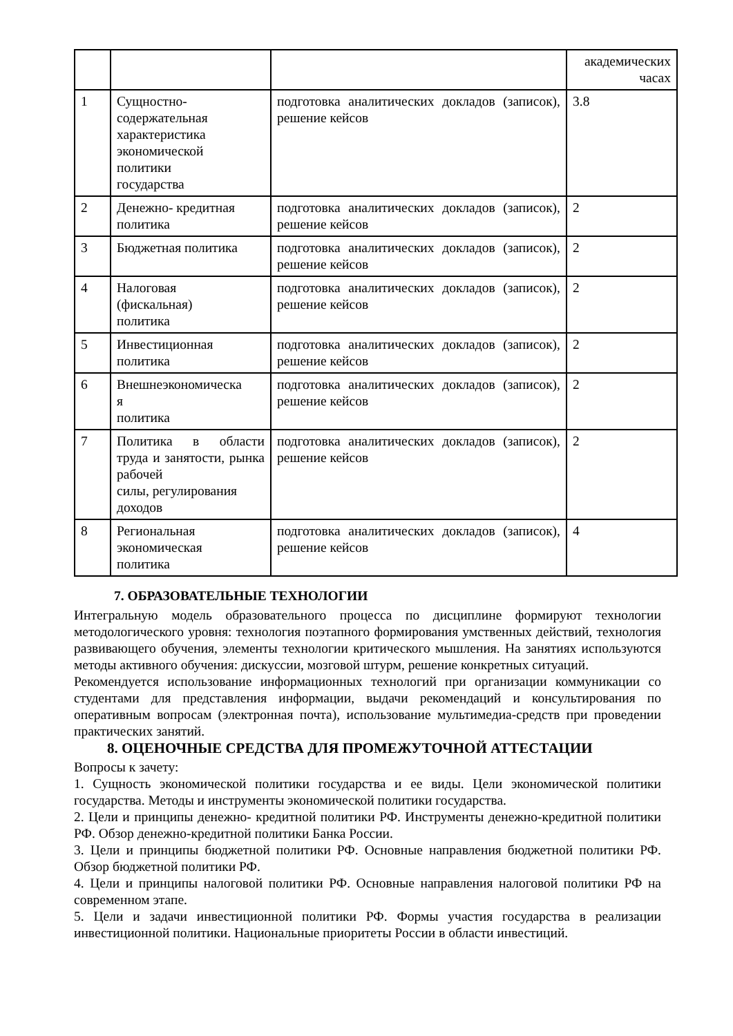| | | | академических часах |
| 1 | Сущностно- содержательная характеристика экономической политики государства | подготовка аналитических докладов (записок), решение кейсов | 3.8 |
| 2 | Денежно- кредитная политика | подготовка аналитических докладов (записок), решение кейсов | 2 |
| 3 | Бюджетная политика | подготовка аналитических докладов (записок), решение кейсов | 2 |
| 4 | Налоговая (фискальная) политика | подготовка аналитических докладов (записок), решение кейсов | 2 |
| 5 | Инвестиционная политика | подготовка аналитических докладов (записок), решение кейсов | 2 |
| 6 | Внешнеэкономическа я политика | подготовка аналитических докладов (записок), решение кейсов | 2 |
| 7 | Политика в области труда и занятости, рынка рабочей силы, регулирования доходов | подготовка аналитических докладов (записок), решение кейсов | 2 |
| 8 | Региональная экономическая политика | подготовка аналитических докладов (записок), решение кейсов | 4 |
7. ОБРАЗОВАТЕЛЬНЫЕ ТЕХНОЛОГИИ
Интегральную модель образовательного процесса по дисциплине формируют технологии методологического уровня: технология поэтапного формирования умственных действий, технология развивающего обучения, элементы технологии критического мышления. На занятиях используются методы активного обучения: дискуссии, мозговой штурм, решение конкретных ситуаций.
Рекомендуется использование информационных технологий при организации коммуникации со студентами для представления информации, выдачи рекомендаций и консультирования по оперативным вопросам (электронная почта), использование мультимедиа-средств при проведении практических занятий.
8. ОЦЕНОЧНЫЕ СРЕДСТВА ДЛЯ ПРОМЕЖУТОЧНОЙ АТТЕСТАЦИИ
Вопросы к зачету:
1. Сущность экономической политики государства и ее виды. Цели экономической политики государства. Методы и инструменты экономической политики государства.
2. Цели и принципы денежно- кредитной политики РФ. Инструменты денежно-кредитной политики РФ. Обзор денежно-кредитной политики Банка России.
3. Цели и принципы бюджетной политики РФ. Основные направления бюджетной политики РФ. Обзор бюджетной политики РФ.
4. Цели и принципы налоговой политики РФ. Основные направления налоговой политики РФ на современном этапе.
5. Цели и задачи инвестиционной политики РФ. Формы участия государства в реализации инвестиционной политики. Национальные приоритеты России в области инвестиций.